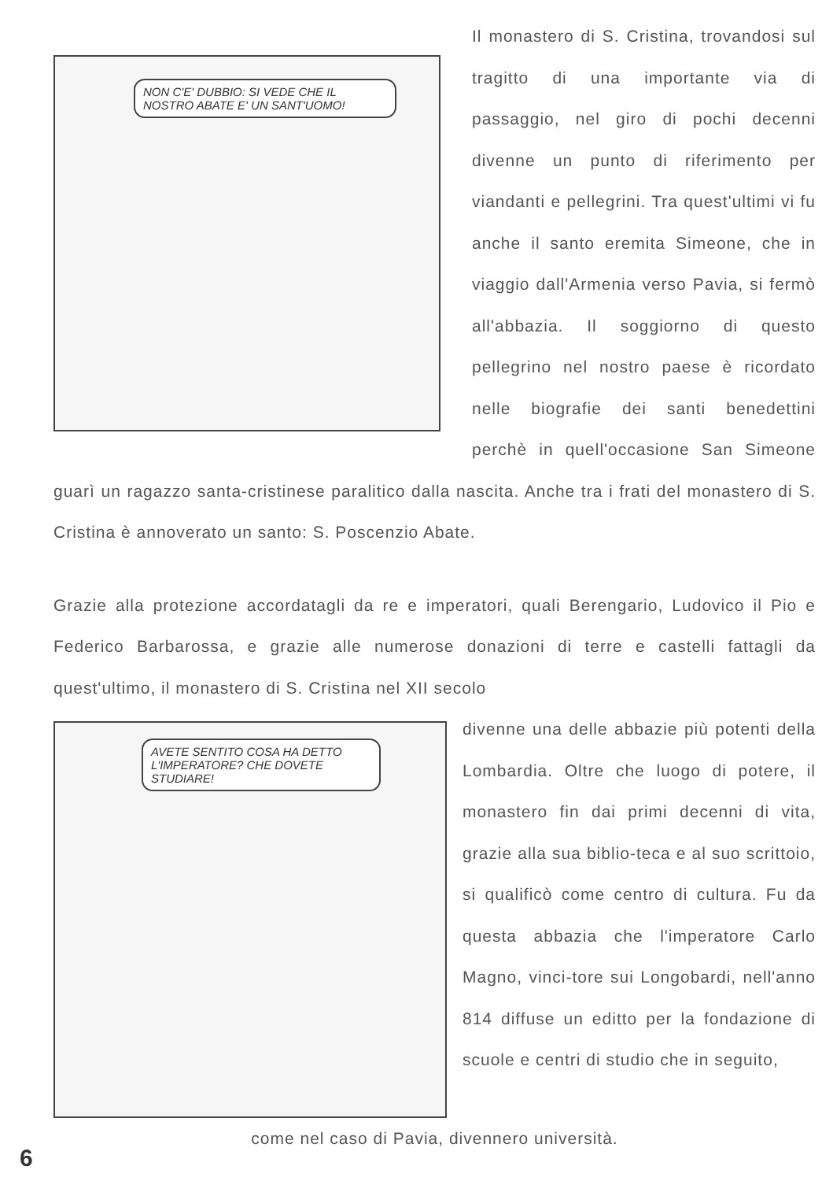NON C'E' DUBBIO: SI VEDE CHE IL NOSTRO ABATE E' UN SANT'UOMO!
Il monastero di S. Cristina, trovandosi sul tragitto di una importante via di passaggio, nel giro di pochi decenni divenne un punto di riferimento per viandanti e pellegrini. Tra quest'ultimi vi fu anche il santo eremita Simeone, che in viaggio dall'Armenia verso Pavia, si fermò all'abbazia. Il soggiorno di questo pellegrino nel nostro paese è ricordato nelle biografie dei santi benedettini perchè in quell'occasione San Simeone guarì un ragazzo santa-cristinese paralitico dalla nascita. Anche tra i frati del monastero di S. Cristina è annoverato un santo: S. Poscenzio Abate.
Grazie alla protezione accordatagli da re e imperatori, quali Berengario, Ludovico il Pio e Federico Barbarossa, e grazie alle numerose donazioni di terre e castelli fattagli da quest'ultimo, il monastero di S. Cristina nel XII secolo
AVETE SENTITO COSA HA DETTO L'IMPERATORE? CHE DOVETE STUDIARE!
divenne una delle abbazie più potenti della Lombardia. Oltre che luogo di potere, il monastero fin dai primi decenni di vita, grazie alla sua biblio-teca e al suo scrittoio, si qualificò come centro di cultura. Fu da questa abbazia che l'imperatore Carlo Magno, vinci-tore sui Longobardi, nell'anno 814 diffuse un editto per la fondazione di scuole e centri di studio che in seguito,
come nel caso di Pavia, divennero università.
6